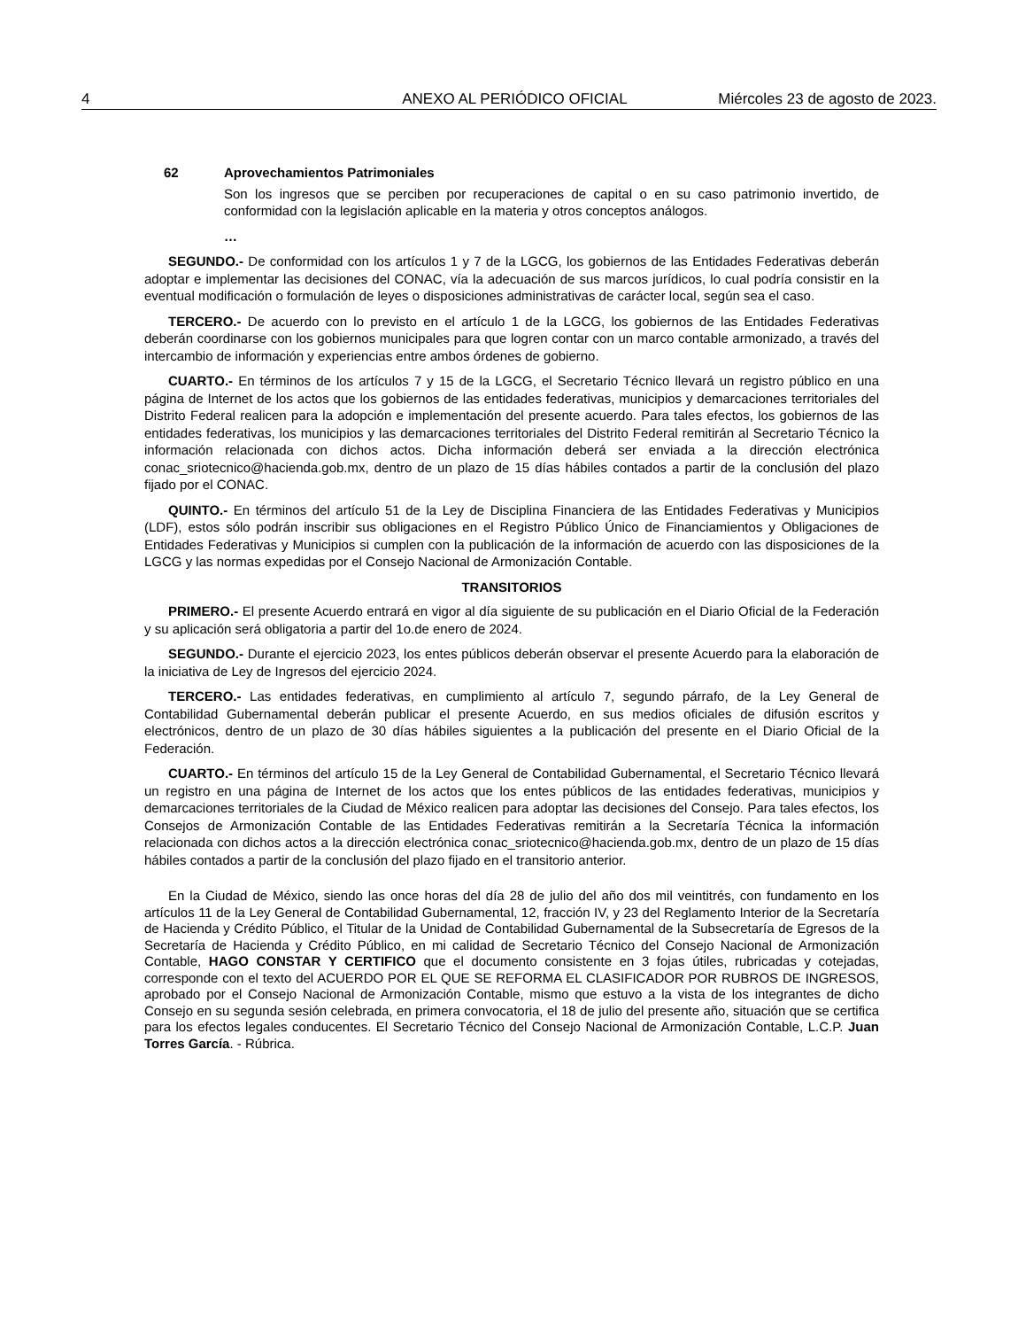4 ANEXO AL PERIÓDICO OFICIAL Miércoles 23 de agosto de 2023.
62 Aprovechamientos Patrimoniales
Son los ingresos que se perciben por recuperaciones de capital o en su caso patrimonio invertido, de conformidad con la legislación aplicable en la materia y otros conceptos análogos.
…
SEGUNDO.- De conformidad con los artículos 1 y 7 de la LGCG, los gobiernos de las Entidades Federativas deberán adoptar e implementar las decisiones del CONAC, vía la adecuación de sus marcos jurídicos, lo cual podría consistir en la eventual modificación o formulación de leyes o disposiciones administrativas de carácter local, según sea el caso.
TERCERO.- De acuerdo con lo previsto en el artículo 1 de la LGCG, los gobiernos de las Entidades Federativas deberán coordinarse con los gobiernos municipales para que logren contar con un marco contable armonizado, a través del intercambio de información y experiencias entre ambos órdenes de gobierno.
CUARTO.- En términos de los artículos 7 y 15 de la LGCG, el Secretario Técnico llevará un registro público en una página de Internet de los actos que los gobiernos de las entidades federativas, municipios y demarcaciones territoriales del Distrito Federal realicen para la adopción e implementación del presente acuerdo. Para tales efectos, los gobiernos de las entidades federativas, los municipios y las demarcaciones territoriales del Distrito Federal remitirán al Secretario Técnico la información relacionada con dichos actos. Dicha información deberá ser enviada a la dirección electrónica conac_sriotecnico@hacienda.gob.mx, dentro de un plazo de 15 días hábiles contados a partir de la conclusión del plazo fijado por el CONAC.
QUINTO.- En términos del artículo 51 de la Ley de Disciplina Financiera de las Entidades Federativas y Municipios (LDF), estos sólo podrán inscribir sus obligaciones en el Registro Público Único de Financiamientos y Obligaciones de Entidades Federativas y Municipios si cumplen con la publicación de la información de acuerdo con las disposiciones de la LGCG y las normas expedidas por el Consejo Nacional de Armonización Contable.
TRANSITORIOS
PRIMERO.- El presente Acuerdo entrará en vigor al día siguiente de su publicación en el Diario Oficial de la Federación y su aplicación será obligatoria a partir del 1o.de enero de 2024.
SEGUNDO.- Durante el ejercicio 2023, los entes públicos deberán observar el presente Acuerdo para la elaboración de la iniciativa de Ley de Ingresos del ejercicio 2024.
TERCERO.- Las entidades federativas, en cumplimiento al artículo 7, segundo párrafo, de la Ley General de Contabilidad Gubernamental deberán publicar el presente Acuerdo, en sus medios oficiales de difusión escritos y electrónicos, dentro de un plazo de 30 días hábiles siguientes a la publicación del presente en el Diario Oficial de la Federación.
CUARTO.- En términos del artículo 15 de la Ley General de Contabilidad Gubernamental, el Secretario Técnico llevará un registro en una página de Internet de los actos que los entes públicos de las entidades federativas, municipios y demarcaciones territoriales de la Ciudad de México realicen para adoptar las decisiones del Consejo. Para tales efectos, los Consejos de Armonización Contable de las Entidades Federativas remitirán a la Secretaría Técnica la información relacionada con dichos actos a la dirección electrónica conac_sriotecnico@hacienda.gob.mx, dentro de un plazo de 15 días hábiles contados a partir de la conclusión del plazo fijado en el transitorio anterior.
En la Ciudad de México, siendo las once horas del día 28 de julio del año dos mil veintitrés, con fundamento en los artículos 11 de la Ley General de Contabilidad Gubernamental, 12, fracción IV, y 23 del Reglamento Interior de la Secretaría de Hacienda y Crédito Público, el Titular de la Unidad de Contabilidad Gubernamental de la Subsecretaría de Egresos de la Secretaría de Hacienda y Crédito Público, en mi calidad de Secretario Técnico del Consejo Nacional de Armonización Contable, HAGO CONSTAR Y CERTIFICO que el documento consistente en 3 fojas útiles, rubricadas y cotejadas, corresponde con el texto del ACUERDO POR EL QUE SE REFORMA EL CLASIFICADOR POR RUBROS DE INGRESOS, aprobado por el Consejo Nacional de Armonización Contable, mismo que estuvo a la vista de los integrantes de dicho Consejo en su segunda sesión celebrada, en primera convocatoria, el 18 de julio del presente año, situación que se certifica para los efectos legales conducentes. El Secretario Técnico del Consejo Nacional de Armonización Contable, L.C.P. Juan Torres García. - Rúbrica.